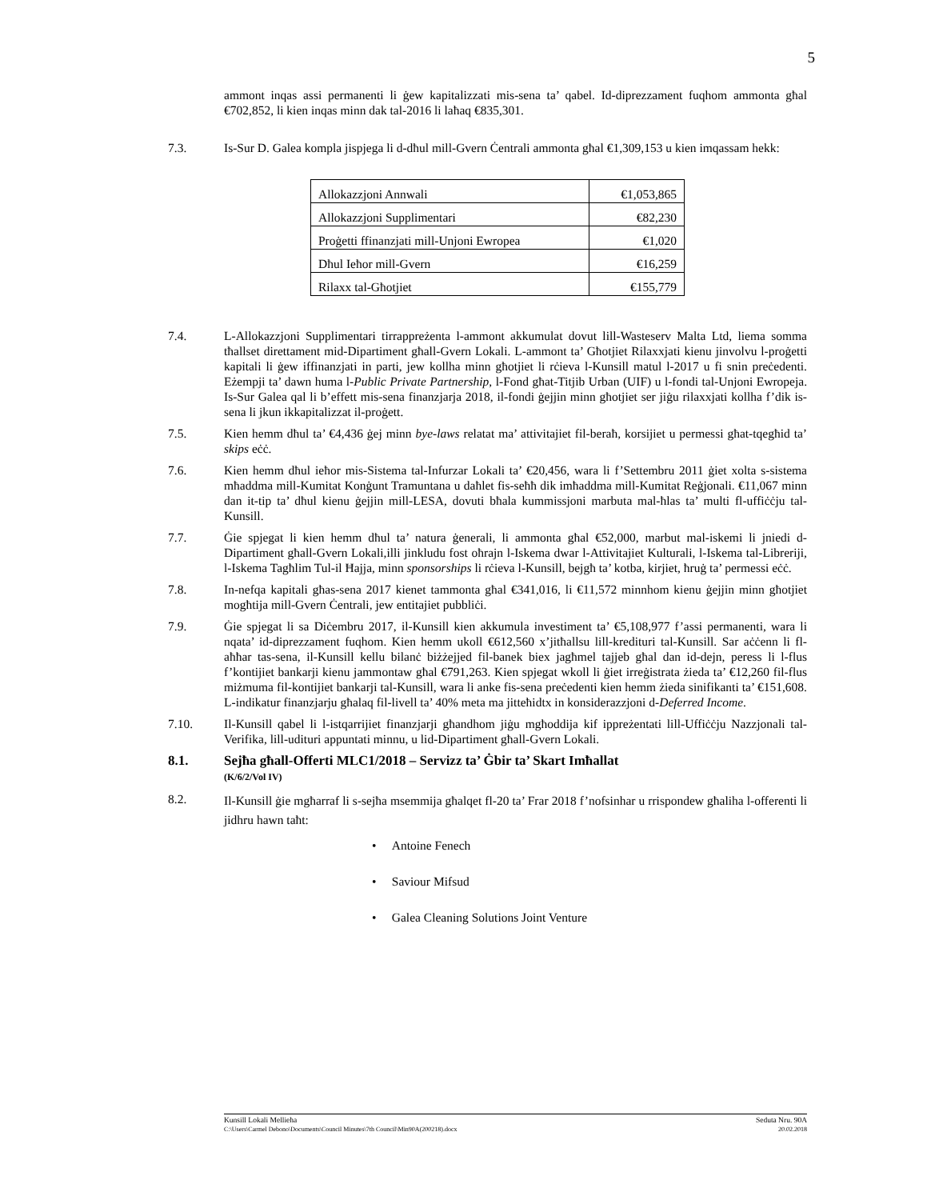5
ammont inqas assi permanenti li ġew kapitalizzati mis-sena ta’ qabel. Id-diprezzament fuqhom ammonta għal €702,852, li kien inqas minn dak tal-2016 li laħaq €835,301.
7.3. Is-Sur D. Galea kompla jispjega li d-dħul mill-Gvern Ċentrali ammonta għal €1,309,153 u kien imqassam hekk:
| Allokazzjoni Annwali | €1,053,865 |
| Allokazzjoni Supplimentari | €82,230 |
| Proġetti ffinanzjati mill-Unjoni Ewropea | €1,020 |
| Dħul Ieħor mill-Gvern | €16,259 |
| Rilaxx tal-Għotjiet | €155,779 |
7.4. L-Allokazzjoni Supplimentari tirrappreżenta l-ammont akkumulat dovut lill-Wasteserv Malta Ltd, liema somma tħallset direttament mid-Dipartiment għall-Gvern Lokali. L-ammont ta’ Għotjiet Rilaxxjati kienu jinvolvu l-proġetti kapitali li ġew iffinanzjati in parti, jew kollha minn għotjiet li rċieva l-Kunsill matul l-2017 u fi snin preċedenti. Eżempji ta’ dawn huma l-Public Private Partnership, l-Fond għat-Titjib Urban (UIF) u l-fondi tal-Unjoni Ewropeja. Is-Sur Galea qal li b’effett mis-sena finanzjarja 2018, il-fondi ġejjin minn għotjiet ser jiġu rilaxxjati kollha f’dik is-sena li jkun ikkapitalizzat il-proġett.
7.5. Kien hemm dħul ta’ €4,436 ġej minn bye-laws relatat ma’ attivitajiet fil-beraħ, korsijiet u permessi għat-tqegħid ta’ skips eċċ.
7.6. Kien hemm dħul ieħor mis-Sistema tal-Infurzar Lokali ta’ €20,456, wara li f’Settembru 2011 ġiet xolta s-sistema mħaddma mill-Kumitat Konġunt Tramuntana u daħlet fis-seħħ dik imħaddma mill-Kumitat Reġjonali. €11,067 minn dan it-tip ta’ dħul kienu ġejjin mill-LESA, dovuti bħala kummissjoni marbuta mal-ħlas ta’ multi fl-uffiċċju tal-Kunsill.
7.7. Ġie spjegat li kien hemm dħul ta’ natura ġenerali, li ammonta għal €52,000, marbut mal-iskemi li jniedi d-Dipartiment għall-Gvern Lokali,illi jinkludu fost oħrajn l-Iskema dwar l-Attivitajiet Kulturali, l-Iskema tal-Libreriji, l-Iskema Tagħlim Tul-il Ħajja, minn sponsorships li rċieva l-Kunsill, bejgħ ta’ kotba, kirjiet, ħruġ ta’ permessi eċċ.
7.8. In-nefqa kapitali għas-sena 2017 kienet tammonta għal €341,016, li €11,572 minnhom kienu ġejjin minn għotjiet mogħtija mill-Gvern Ċentrali, jew entitajiet pubbliċi.
7.9. Ġie spjegat li sa Diċembru 2017, il-Kunsill kien akkumula investiment ta’ €5,108,977 f’assi permanenti, wara li nqata’ id-diprezzament fuqhom. Kien hemm ukoll €612,560 x’jitħallsu lill-kredituri tal-Kunsill. Sar aċċenn li fl-aħħar tas-sena, il-Kunsill kellu bilanċ biżżejjed fil-banek biex jagħmel tajjeb għal dan id-dejn, peress li l-flus f’kontijiet bankarji kienu jammontaw għal €791,263. Kien spjegat wkoll li ġiet irreġistrata żieda ta’ €12,260 fil-flus miżmuma fil-kontijiet bankarji tal-Kunsill, wara li anke fis-sena preċedenti kien hemm żieda sinifikanti ta’ €151,608. L-indikatur finanzjarju għalaq fil-livell ta’ 40% meta ma jitteħidtx in konsiderazzjoni d-Deferred Income.
7.10. Il-Kunsill qabel li l-istqarrijiet finanzjarji għandhom jiġu mgħoddija kif ippreżentati lill-Uffiċċju Nazzjonali tal-Verifika, lill-udituri appuntati minnu, u lid-Dipartiment għall-Gvern Lokali.
8.1. Sejħa għall-Offerti MLC1/2018 – Servizz ta’ Ġbir ta’ Skart Imħallat
(K/6/2/Vol IV)
8.2.
Il-Kunsill ġie mgħarraf li s-sejħa msemmija għalqet fl-20 ta’ Frar 2018 f’nofsinhar u rrispondew għaliha l-offerenti li jidhru hawn taħt:
• Antoine Fenech
• Saviour Mifsud
• Galea Cleaning Solutions Joint Venture
Kunsill Lokali Mellieħa Seduta Nru. 90A
C:\Users\Carmel Debono\Documents\Council Minutes\7th Council\Min90A(200218).docx 20.02.2018